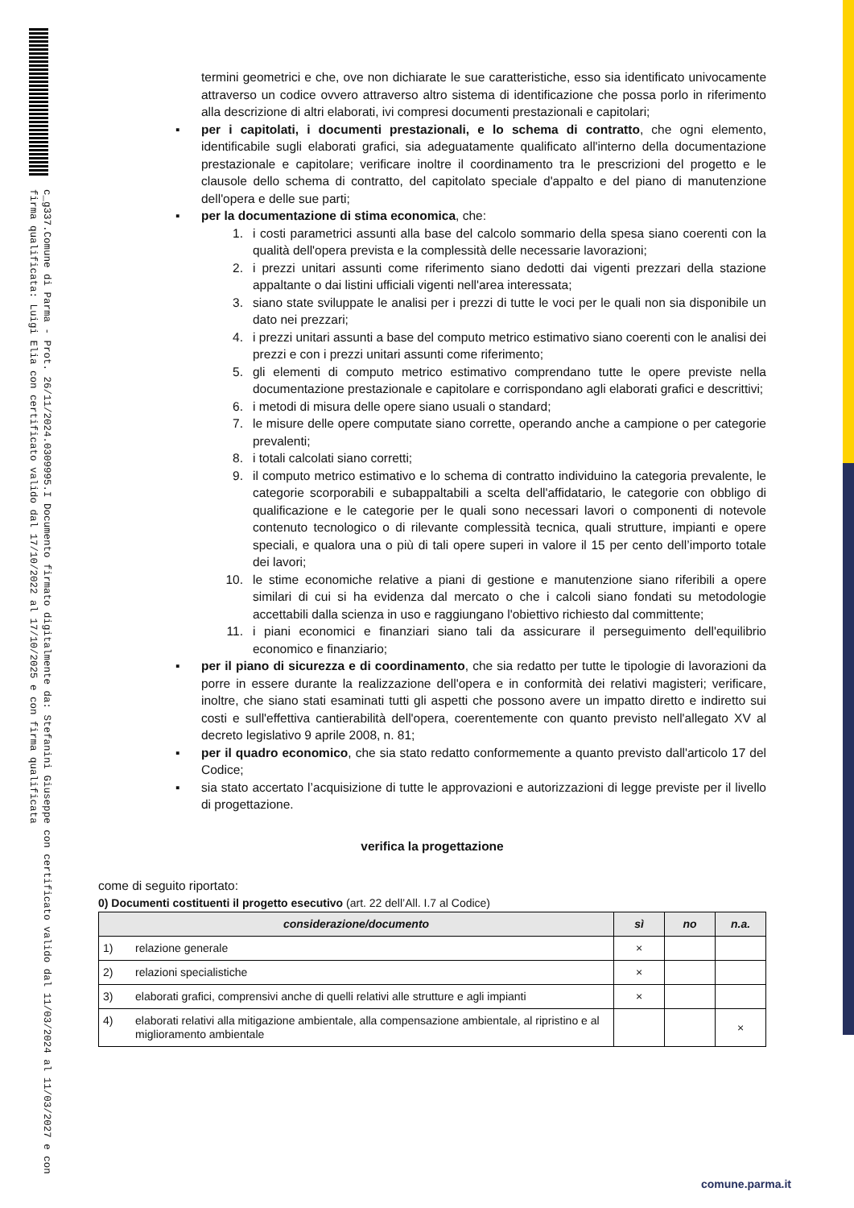c_g337.Comune di Parma - Prot. 26/11/2024.0309995.I Documento firmato digitalmente da: Stefanini Giuseppe con certificato valido dal 11/03/2024 al 11/03/2027 e con firma qualificata: Luigi Elia con certificato valido dal 17/10/2022 al 17/10/2025 e con firma qualificata
termini geometrici e che, ove non dichiarate le sue caratteristiche, esso sia identificato univocamente attraverso un codice ovvero attraverso altro sistema di identificazione che possa porlo in riferimento alla descrizione di altri elaborati, ivi compresi documenti prestazionali e capitolari;
▪ per i capitolati, i documenti prestazionali, e lo schema di contratto, che ogni elemento, identificabile sugli elaborati grafici, sia adeguatamente qualificato all'interno della documentazione prestazionale e capitolare; verificare inoltre il coordinamento tra le prescrizioni del progetto e le clausole dello schema di contratto, del capitolato speciale d'appalto e del piano di manutenzione dell'opera e delle sue parti;
▪ per la documentazione di stima economica, che:
1. i costi parametrici assunti alla base del calcolo sommario della spesa siano coerenti con la qualità dell'opera prevista e la complessità delle necessarie lavorazioni;
2. i prezzi unitari assunti come riferimento siano dedotti dai vigenti prezzari della stazione appaltante o dai listini ufficiali vigenti nell'area interessata;
3. siano state sviluppate le analisi per i prezzi di tutte le voci per le quali non sia disponibile un dato nei prezzari;
4. i prezzi unitari assunti a base del computo metrico estimativo siano coerenti con le analisi dei prezzi e con i prezzi unitari assunti come riferimento;
5. gli elementi di computo metrico estimativo comprendano tutte le opere previste nella documentazione prestazionale e capitolare e corrispondano agli elaborati grafici e descrittivi;
6. i metodi di misura delle opere siano usuali o standard;
7. le misure delle opere computate siano corrette, operando anche a campione o per categorie prevalenti;
8. i totali calcolati siano corretti;
9. il computo metrico estimativo e lo schema di contratto individuino la categoria prevalente, le categorie scorporabili e subappaltabili a scelta dell'affidatario, le categorie con obbligo di qualificazione e le categorie per le quali sono necessari lavori o componenti di notevole contenuto tecnologico o di rilevante complessità tecnica, quali strutture, impianti e opere speciali, e qualora una o più di tali opere superi in valore il 15 per cento dell’importo totale dei lavori;
10. le stime economiche relative a piani di gestione e manutenzione siano riferibili a opere similari di cui si ha evidenza dal mercato o che i calcoli siano fondati su metodologie accettabili dalla scienza in uso e raggiungano l'obiettivo richiesto dal committente;
11. i piani economici e finanziari siano tali da assicurare il perseguimento dell'equilibrio economico e finanziario;
▪ per il piano di sicurezza e di coordinamento, che sia redatto per tutte le tipologie di lavorazioni da porre in essere durante la realizzazione dell'opera e in conformità dei relativi magisteri; verificare, inoltre, che siano stati esaminati tutti gli aspetti che possono avere un impatto diretto e indiretto sui costi e sull'effettiva cantierabilità dell'opera, coerentemente con quanto previsto nell'allegato XV al decreto legislativo 9 aprile 2008, n. 81;
▪ per il quadro economico, che sia stato redatto conformemente a quanto previsto dall'articolo 17 del Codice;
▪ sia stato accertato l’acquisizione di tutte le approvazioni e autorizzazioni di legge previste per il livello di progettazione.
verifica la progettazione
come di seguito riportato:
0) Documenti costituenti il progetto esecutivo (art. 22 dell’All. I.7 al Codice)
| considerazione/documento | | sì | no | n.a. |
| --- | --- | --- | --- | --- |
| 1) | relazione generale | × | | |
| 2) | relazioni specialistiche | × | | |
| 3) | elaborati grafici, comprensivi anche di quelli relativi alle strutture e agli impianti | × | | |
| 4) | elaborati relativi alla mitigazione ambientale, alla compensazione ambientale, al ripristino e al miglioramento ambientale | | | × |
comune.parma.it